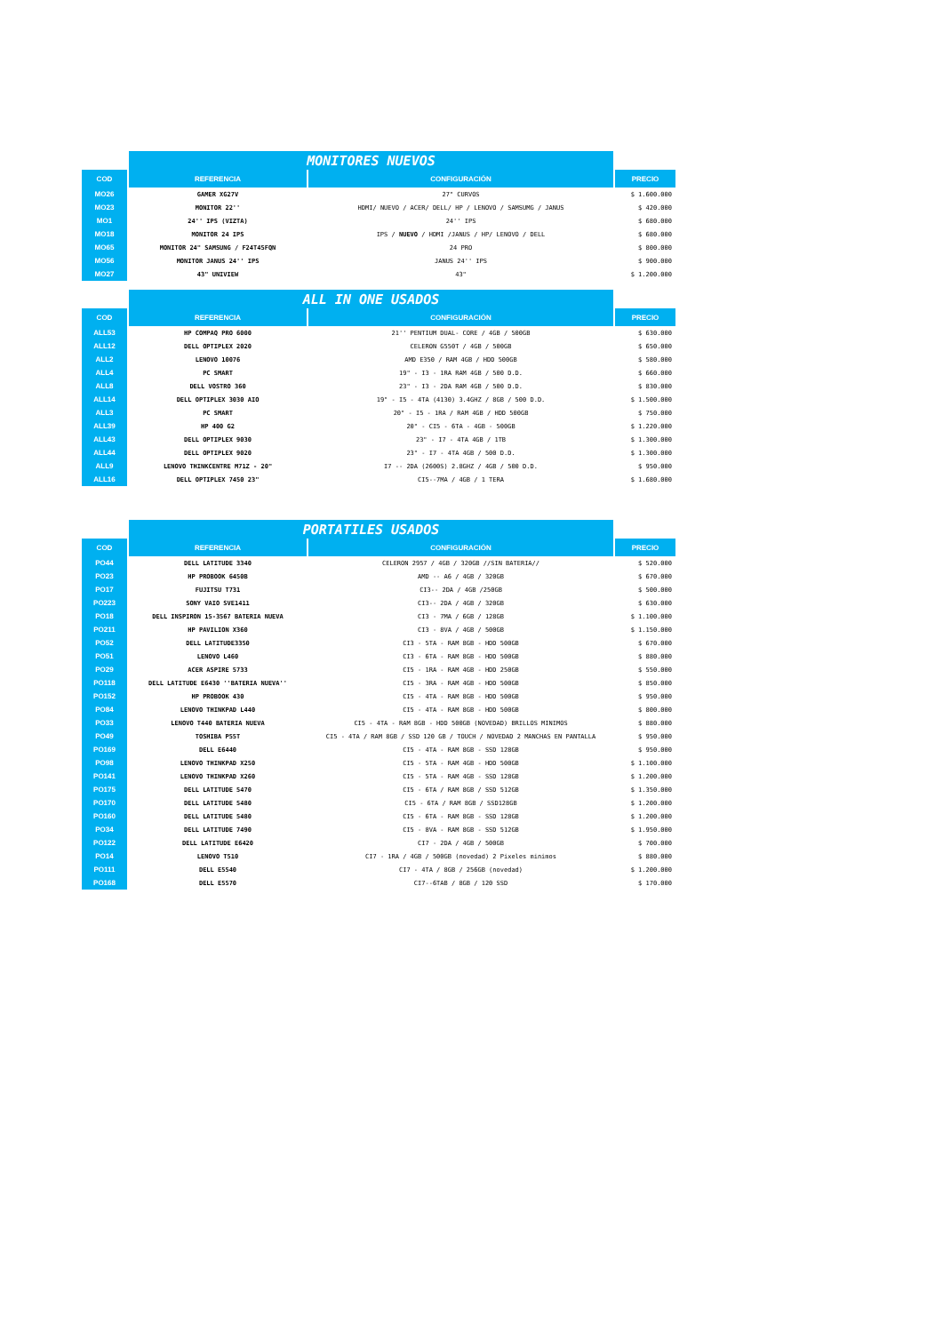| | MONITORES NUEVOS | | |
| COD | REFERENCIA | CONFIGURACIÓN | PRECIO |
| MO26 | GAMER XG27V | 27" CURVOS | $ 1.600.000 |
| MO23 | MONITOR 22'' | HDMI/ NUEVO / ACER/ DELL/ HP / LENOVO / SAMSUMG / JANUS | $ 420.000 |
| MO1 | 24'' IPS (VIZTA) | 24'' IPS | $ 680.000 |
| MO18 | MONITOR 24 IPS | IPS / NUEVO / HDMI /JANUS / HP/ LENOVO / DELL | $ 680.000 |
| MO65 | MONITOR 24" SAMSUNG / F24T45FQN | 24 PRO | $ 800.000 |
| MO56 | MONITOR JANUS 24'' IPS | JANUS 24'' IPS | $ 900.000 |
| MO27 | 43" UNIVIEW | 43" | $ 1.200.000 |
| | ALL IN ONE USADOS | | |
| COD | REFERENCIA | CONFIGURACIÓN | PRECIO |
| ALL53 | HP COMPAQ PRO 6000 | 21'' PENTIUM DUAL- CORE / 4GB / 500GB | $ 630.000 |
| ALL12 | DELL OPTIPLEX 2020 | CELERON G550T / 4GB / 500GB | $ 650.000 |
| ALL2 | LENOVO 10076 | AMD E350 / RAM 4GB / HDD 500GB | $ 580.000 |
| ALL4 | PC SMART | 19" - I3 - 1RA RAM 4GB / 500 D.D. | $ 660.000 |
| ALL8 | DELL VOSTRO 360 | 23" - I3 - 2DA RAM 4GB / 500 D.D. | $ 830.000 |
| ALL14 | DELL OPTIPLEX 3030 AIO | 19" - I5 - 4TA (4130) 3.4GHZ / 8GB / 500 D.D. | $ 1.500.000 |
| ALL3 | PC SMART | 20" - I5 - 1RA / RAM 4GB / HDD 500GB | $ 750.000 |
| ALL39 | HP 400 G2 | 20" - CI5 - 6TA - 4GB - 500GB | $ 1.220.000 |
| ALL43 | DELL OPTIPLEX 9030 | 23" - I7 - 4TA 4GB / 1TB | $ 1.300.000 |
| ALL44 | DELL OPTIPLEX 9020 | 23" - I7 - 4TA 4GB / 500 D.D. | $ 1.300.000 |
| ALL9 | LENOVO THINKCENTRE M71Z - 20" | I7 -- 2DA (2600S) 2.8GHZ / 4GB / 500 D.D. | $ 950.000 |
| ALL16 | DELL OPTIPLEX 7450 23" | CI5--7MA / 4GB / 1 TERA | $ 1.680.000 |
| | PORTATILES USADOS | | |
| COD | REFERENCIA | CONFIGURACIÓN | PRECIO |
| PO44 | DELL LATITUDE 3340 | CELERON 2957 / 4GB / 320GB //SIN BATERIA// | $ 520.000 |
| PO23 | HP PROBOOK 6450B | AMD -- A6 / 4GB / 320GB | $ 670.000 |
| PO17 | FUJITSU T731 | CI3-- 2DA / 4GB /250GB | $ 500.000 |
| PO223 | SONY VAIO SVE1411 | CI3-- 2DA / 4GB / 320GB | $ 630.000 |
| PO18 | DELL INSPIRON 15-3567 BATERIA NUEVA | CI3 - 7MA / 6GB / 128GB | $ 1.100.000 |
| PO211 | HP PAVILION X360 | CI3 - 8VA / 4GB / 500GB | $ 1.150.000 |
| PO52 | DELL LATITUDE3350 | CI3 - 5TA - RAM 8GB - HDD 500GB | $ 670.000 |
| PO51 | LENOVO L460 | CI3 - 6TA - RAM 8GB - HDD 500GB | $ 880.000 |
| PO29 | ACER ASPIRE 5733 | CI5 - 1RA - RAM 4GB - HDD 250GB | $ 550.000 |
| PO118 | DELL LATITUDE E6430 ''BATERIA NUEVA'' | CI5 - 3RA - RAM 4GB - HDD 500GB | $ 850.000 |
| PO152 | HP PROBOOK 430 | CI5 - 4TA - RAM 8GB - HDD 500GB | $ 950.000 |
| PO84 | LENOVO THINKPAD L440 | CI5 - 4TA - RAM 8GB - HDD 500GB | $ 800.000 |
| PO33 | LENOVO T440 BATERIA NUEVA | CI5 - 4TA - RAM 8GB - HDD 500GB (NOVEDAD) BRILLOS MINIMOS | $ 880.000 |
| PO49 | TOSHIBA P55T | CI5 - 4TA / RAM 8GB / SSD 120 GB / TOUCH / NOVEDAD 2 MANCHAS EN PANTALLA | $ 950.000 |
| PO169 | DELL E6440 | CI5 - 4TA - RAM 8GB - SSD 128GB | $ 950.000 |
| PO98 | LENOVO THINKPAD X250 | CI5 - 5TA - RAM 4GB - HDD 500GB | $ 1.100.000 |
| PO141 | LENOVO THINKPAD X260 | CI5 - 5TA - RAM 4GB - SSD 128GB | $ 1.200.000 |
| PO175 | DELL LATITUDE 5470 | CI5 - 6TA / RAM 8GB / SSD 512GB | $ 1.350.000 |
| PO170 | DELL LATITUDE 5480 | CI5 - 6TA / RAM 8GB / SSD128GB | $ 1.200.000 |
| PO160 | DELL LATITUDE 5480 | CI5 - 6TA - RAM 8GB - SSD 128GB | $ 1.200.000 |
| PO34 | DELL LATITUDE 7490 | CI5 - 8VA - RAM 8GB - SSD 512GB | $ 1.950.000 |
| PO122 | DELL LATITUDE E6420 | CI7 - 2DA / 4GB / 500GB | $ 700.000 |
| PO14 | LENOVO T510 | CI7 - 1RA / 4GB / 500GB (novedad) 2 Pixeles minimos | $ 880.000 |
| PO111 | DELL E5540 | CI7 - 4TA / 8GB / 256GB (novedad) | $ 1.200.000 |
| PO168 | DELL E5570 | CI7--6TAB / 8GB / 120 SSD | $ 170.000 |